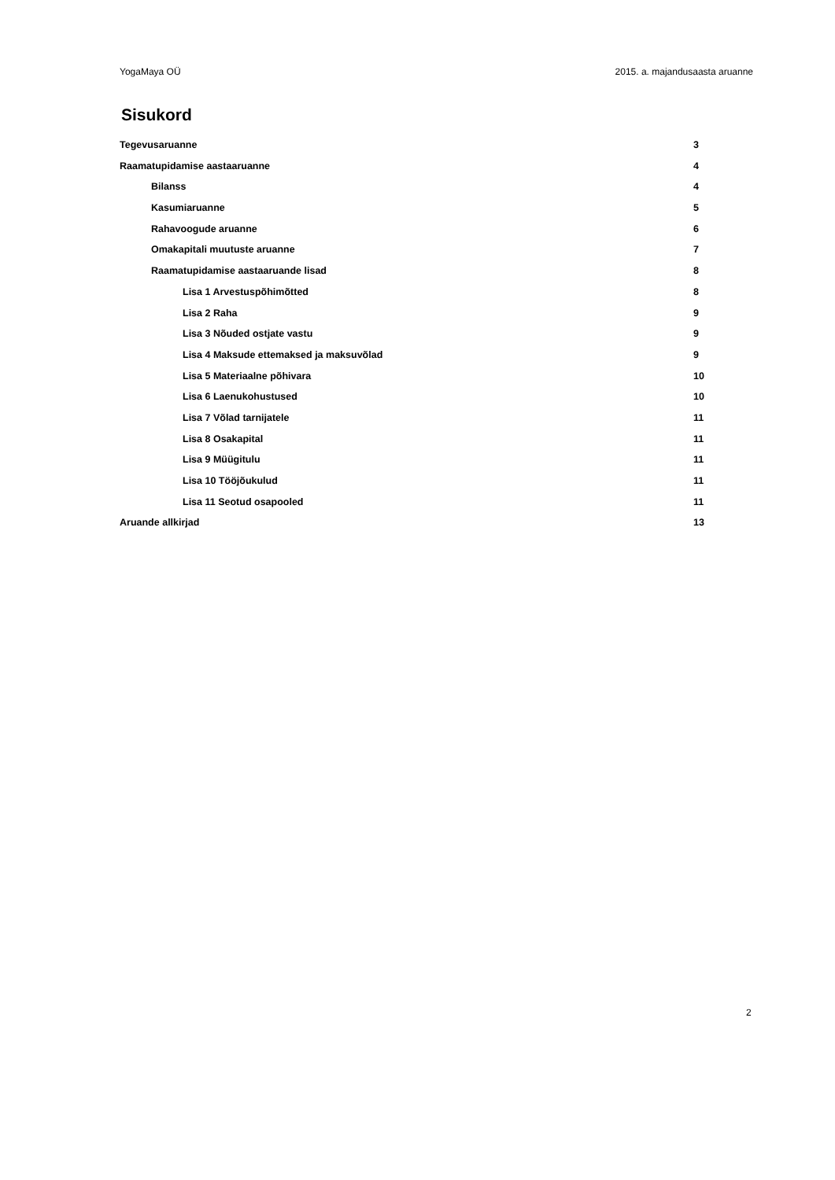YogaMaya OÜ 2015. a. majandusaasta aruanne
Sisukord
Tegevusaruanne 3
Raamatupidamise aastaaruanne 4
Bilanss 4
Kasumiaruanne 5
Rahavoogude aruanne 6
Omakapitali muutuste aruanne 7
Raamatupidamise aastaaruande lisad 8
Lisa 1 Arvestuspõhimõtted 8
Lisa 2 Raha 9
Lisa 3 Nõuded ostjate vastu 9
Lisa 4 Maksude ettemaksed ja maksuvõlad 9
Lisa 5 Materiaalne põhivara 10
Lisa 6 Laenukohustused 10
Lisa 7 Võlad tarnijatele 11
Lisa 8 Osakapital 11
Lisa 9 Müügitulu 11
Lisa 10 Tööjõukulud 11
Lisa 11 Seotud osapooled 11
Aruande allkirjad 13
2